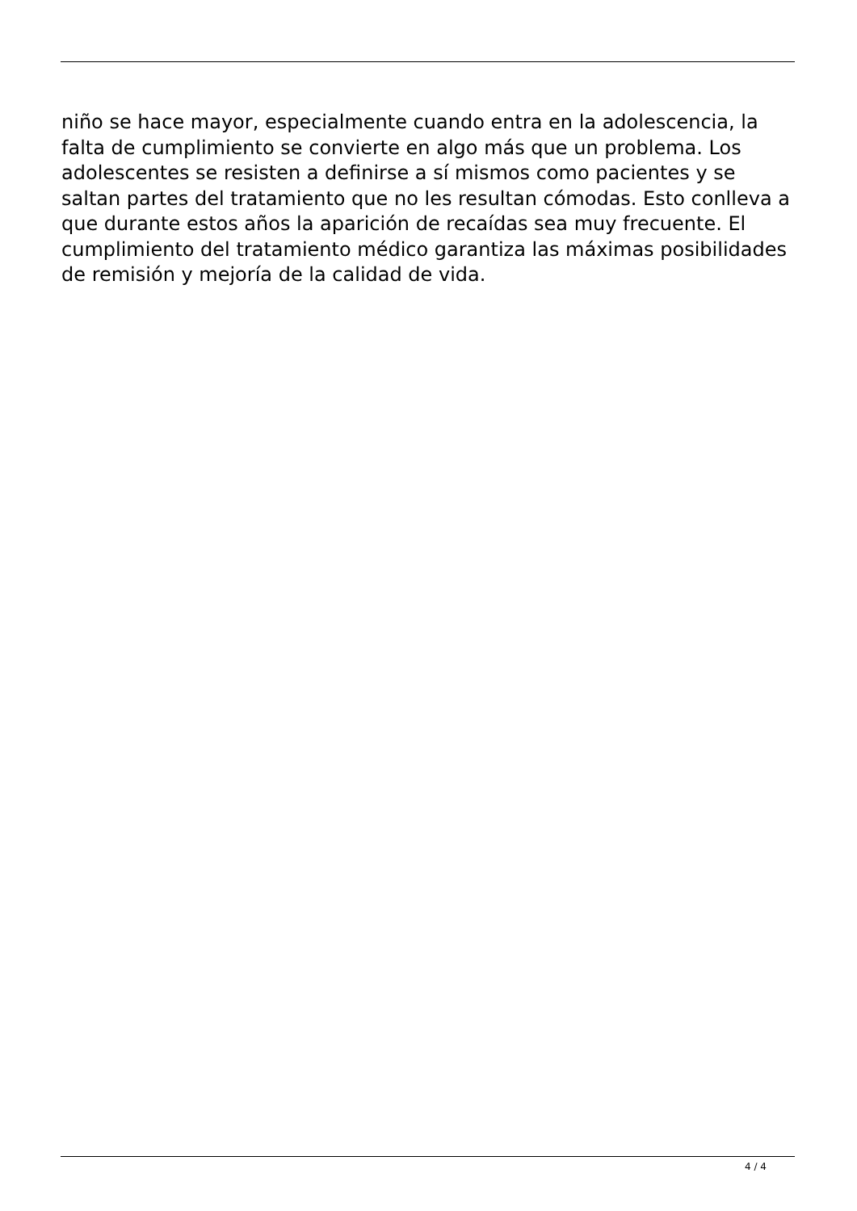niño se hace mayor, especialmente cuando entra en la adolescencia, la falta de cumplimiento se convierte en algo más que un problema. Los adolescentes se resisten a definirse a sí mismos como pacientes y se saltan partes del tratamiento que no les resultan cómodas. Esto conlleva a que durante estos años la aparición de recaídas sea muy frecuente. El cumplimiento del tratamiento médico garantiza las máximas posibilidades de remisión y mejoría de la calidad de vida.
4 / 4